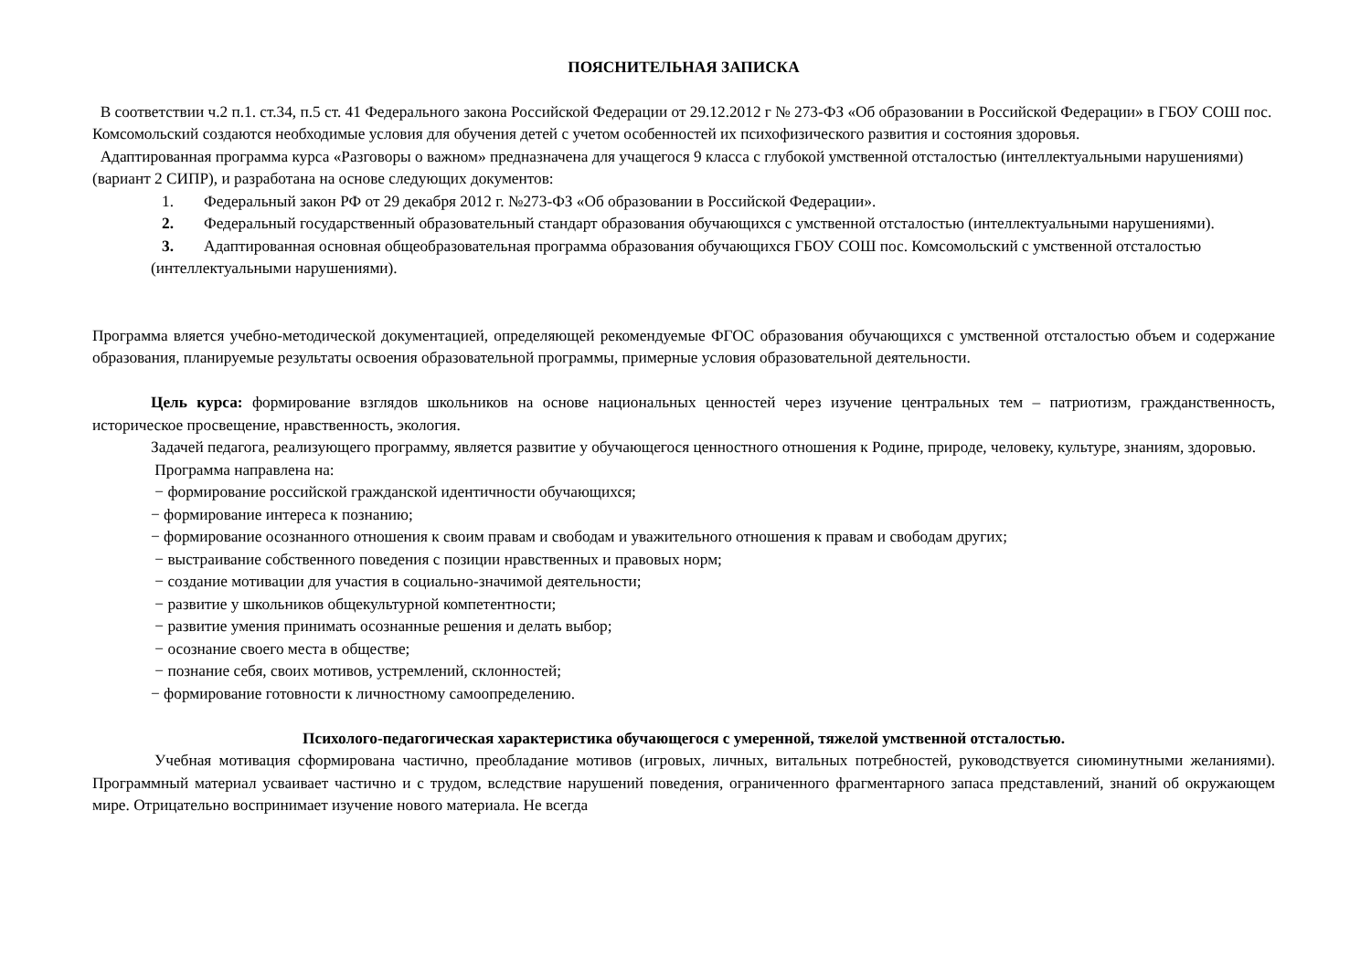ПОЯСНИТЕЛЬНАЯ ЗАПИСКА
В соответствии ч.2 п.1. ст.34, п.5 ст. 41 Федерального закона Российской Федерации от 29.12.2012 г № 273-ФЗ «Об образовании в Российской Федерации» в ГБОУ СОШ пос. Комсомольский создаются необходимые условия для обучения детей с учетом особенностей их психофизического развития и состояния здоровья.
Адаптированная программа курса «Разговоры о важном» предназначена для учащегося 9 класса с глубокой умственной отсталостью (интеллектуальными нарушениями) (вариант 2 СИПР), и разработана на основе следующих документов:
1. Федеральный закон РФ от 29 декабря 2012 г. №273-ФЗ «Об образовании в Российской Федерации».
2. Федеральный государственный образовательный стандарт образования обучающихся с умственной отсталостью (интеллектуальными нарушениями).
3. Адаптированная основная общеобразовательная программа образования обучающихся ГБОУ СОШ пос. Комсомольский с умственной отсталостью (интеллектуальными нарушениями).
Программа вляется учебно-методической документацией, определяющей рекомендуемые ФГОС образования обучающихся с умственной отсталостью объем и содержание образования, планируемые результаты освоения образовательной программы, примерные условия образовательной деятельности.
Цель курса: формирование взглядов школьников на основе национальных ценностей через изучение центральных тем – патриотизм, гражданственность, историческое просвещение, нравственность, экология.
Задачей педагога, реализующего программу, является развитие у обучающегося ценностного отношения к Родине, природе, человеку, культуре, знаниям, здоровью.
Программа направлена на:
− формирование российской гражданской идентичности обучающихся;
− формирование интереса к познанию;
− формирование осознанного отношения к своим правам и свободам и уважительного отношения к правам и свободам других;
− выстраивание собственного поведения с позиции нравственных и правовых норм;
− создание мотивации для участия в социально-значимой деятельности;
− развитие у школьников общекультурной компетентности;
− развитие умения принимать осознанные решения и делать выбор;
− осознание своего места в обществе;
− познание себя, своих мотивов, устремлений, склонностей;
− формирование готовности к личностному самоопределению.
Психолого-педагогическая характеристика обучающегося с умеренной, тяжелой умственной отсталостью.
Учебная мотивация сформирована частично, преобладание мотивов (игровых, личных, витальных потребностей, руководствуется сиюминутными желаниями). Программный материал усваивает частично и с трудом, вследствие нарушений поведения, ограниченного фрагментарного запаса представлений, знаний об окружающем мире. Отрицательно воспринимает изучение нового материала. Не всегда